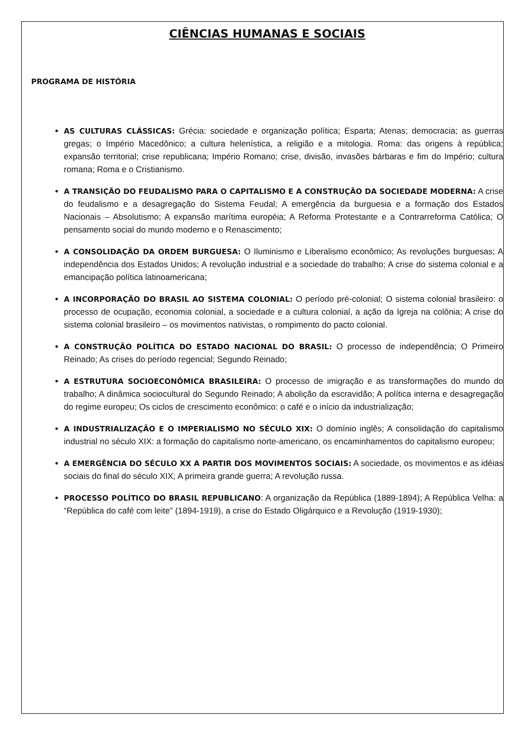CIÊNCIAS HUMANAS E SOCIAIS
PROGRAMA DE HISTÓRIA
AS CULTURAS CLÁSSICAS: Grécia: sociedade e organização política; Esparta; Atenas; democracia; as guerras gregas; o Império Macedônico; a cultura helenística, a religião e a mitologia. Roma: das origens à república; expansão territorial; crise republicana; Império Romano; crise, divisão, invasões bárbaras e fim do Império; cultura romana; Roma e o Cristianismo.
A TRANSIÇÃO DO FEUDALISMO PARA O CAPITALISMO E A CONSTRUÇÃO DA SOCIEDADE MODERNA: A crise do feudalismo e a desagregação do Sistema Feudal; A emergência da burguesia e a formação dos Estados Nacionais – Absolutismo; A expansão marítima européia; A Reforma Protestante e a Contrarreforma Católica; O pensamento social do mundo moderno e o Renascimento;
A CONSOLIDAÇÃO DA ORDEM BURGUESA: O Iluminismo e Liberalismo econômico; As revoluções burguesas; A independência dos Estados Unidos; A revolução industrial e a sociedade do trabalho; A crise do sistema colonial e a emancipação política latinoamericana;
A INCORPORAÇÃO DO BRASIL AO SISTEMA COLONIAL: O período pré-colonial; O sistema colonial brasileiro: o processo de ocupação, economia colonial, a sociedade e a cultura colonial, a ação da Igreja na colônia; A crise do sistema colonial brasileiro – os movimentos nativistas, o rompimento do pacto colonial.
A CONSTRUÇÃO POLÍTICA DO ESTADO NACIONAL DO BRASIL: O processo de independência; O Primeiro Reinado; As crises do período regencial; Segundo Reinado;
A ESTRUTURA SOCIOECONÔMICA BRASILEIRA: O processo de imigração e as transformações do mundo do trabalho; A dinâmica sociocultural do Segundo Reinado; A abolição da escravidão; A política interna e desagregação do regime europeu; Os ciclos de crescimento econômico: o café e o início da industrialização;
A INDUSTRIALIZAÇÃO E O IMPERIALISMO NO SÉCULO XIX: O domínio inglês; A consolidação do capitalismo industrial no século XIX: a formação do capitalismo norte-americano, os encaminhamentos do capitalismo europeu;
A EMERGÊNCIA DO SÉCULO XX A PARTIR DOS MOVIMENTOS SOCIAIS: A sociedade, os movimentos e as idéias sociais do final do século XIX; A primeira grande guerra; A revolução russa.
PROCESSO POLÍTICO DO BRASIL REPUBLICANO: A organização da República (1889-1894); A República Velha: a “República do café com leite” (1894-1919), a crise do Estado Oligárquico e a Revolução (1919-1930);